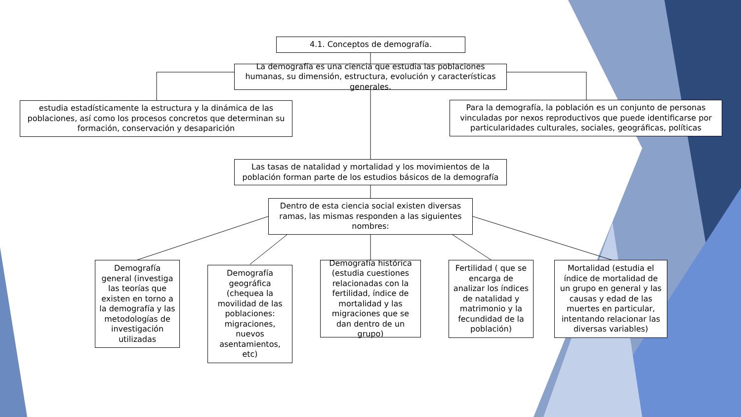4.1. Conceptos de demografía.
La demografía es una ciencia que estudia las poblaciones humanas, su dimensión, estructura, evolución y características generales.
estudia estadísticamente la estructura y la dinámica de las poblaciones, así como los procesos concretos que determinan su formación, conservación y desaparición
Para la demografía, la población es un conjunto de personas vinculadas por nexos reproductivos que puede identificarse por particularidades culturales, sociales, geográficas, políticas
Las tasas de natalidad y mortalidad y los movimientos de la población forman parte de los estudios básicos de la demografía
Dentro de esta ciencia social existen diversas ramas, las mismas responden a las siguientes nombres:
Demografía general (investiga las teorías que existen en torno a la demografía y las metodologías de investigación utilizadas
Demografía geográfica (chequea la movilidad de las poblaciones: migraciones, nuevos asentamientos, etc)
Demografía histórica (estudia cuestiones relacionadas con la fertilidad, índice de mortalidad y las migraciones que se dan dentro de un grupo)
Fertilidad ( que se encarga de analizar los índices de natalidad y matrimonio y la fecundidad de la población)
Mortalidad (estudia el índice de mortalidad de un grupo en general y las causas y edad de las muertes en particular, intentando relacionar las diversas variables)